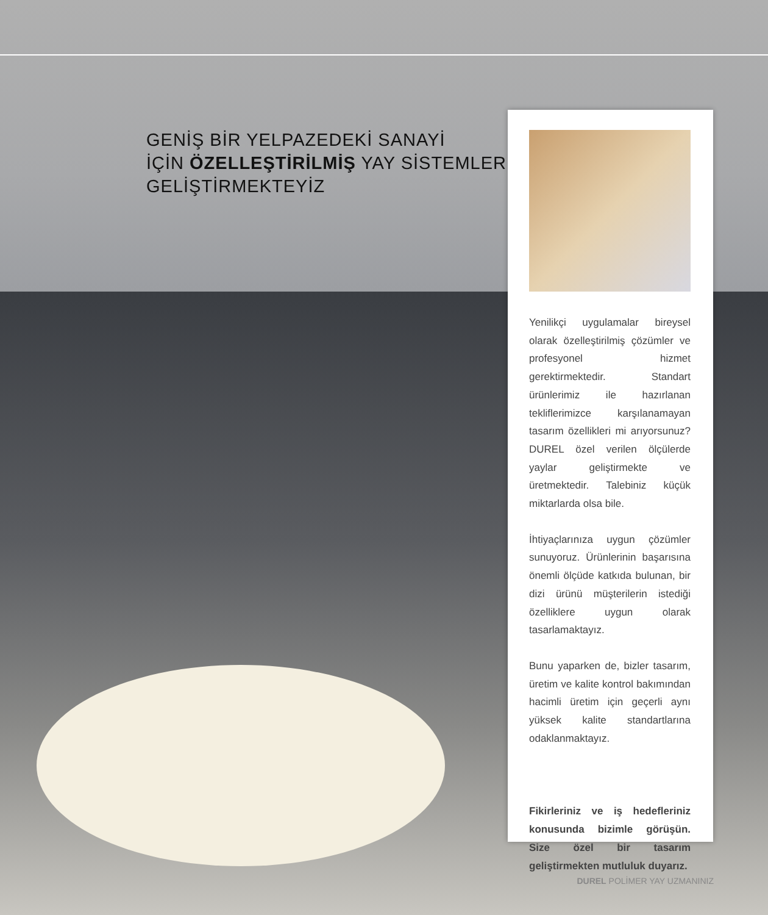GENİŞ BİR YELPAZEDEKİ SANAYİ
İÇİN ÖZELLEŞTİRİLMİŞ YAY SİSTEMLERİ
GELİŞTİRMEKTEYİZ
Yenilikçi uygulamalar bireysel olarak özelleştirilmiş çözümler ve profesyonel hizmet gerektirmektedir. Standart ürünlerimiz ile hazırlanan tekliflerimizce karşılanamayan tasarım özellikleri mi arıyorsunuz? DUREL özel verilen ölçülerde yaylar geliştirmekte ve üretmektedir. Talebiniz küçük miktarlarda olsa bile.
İhtiyaçlarınıza uygun çözümler sunuyoruz. Ürünlerinin başarısına önemli ölçüde katkıda bulunan, bir dizi ürünü müşterilerin istediği özelliklere uygun olarak tasarlamaktayız.
Bunu yaparken de, bizler tasarım, üretim ve kalite kontrol bakımından hacimli üretim için geçerli aynı yüksek kalite standartlarına odaklanmaktayız.
Fikirleriniz ve iş hedefleriniz konusunda bizimle görüşün. Size özel bir tasarım geliştirmekten mutluluk duyarız.
DUREL POLİMER YAY UZMANINIZ